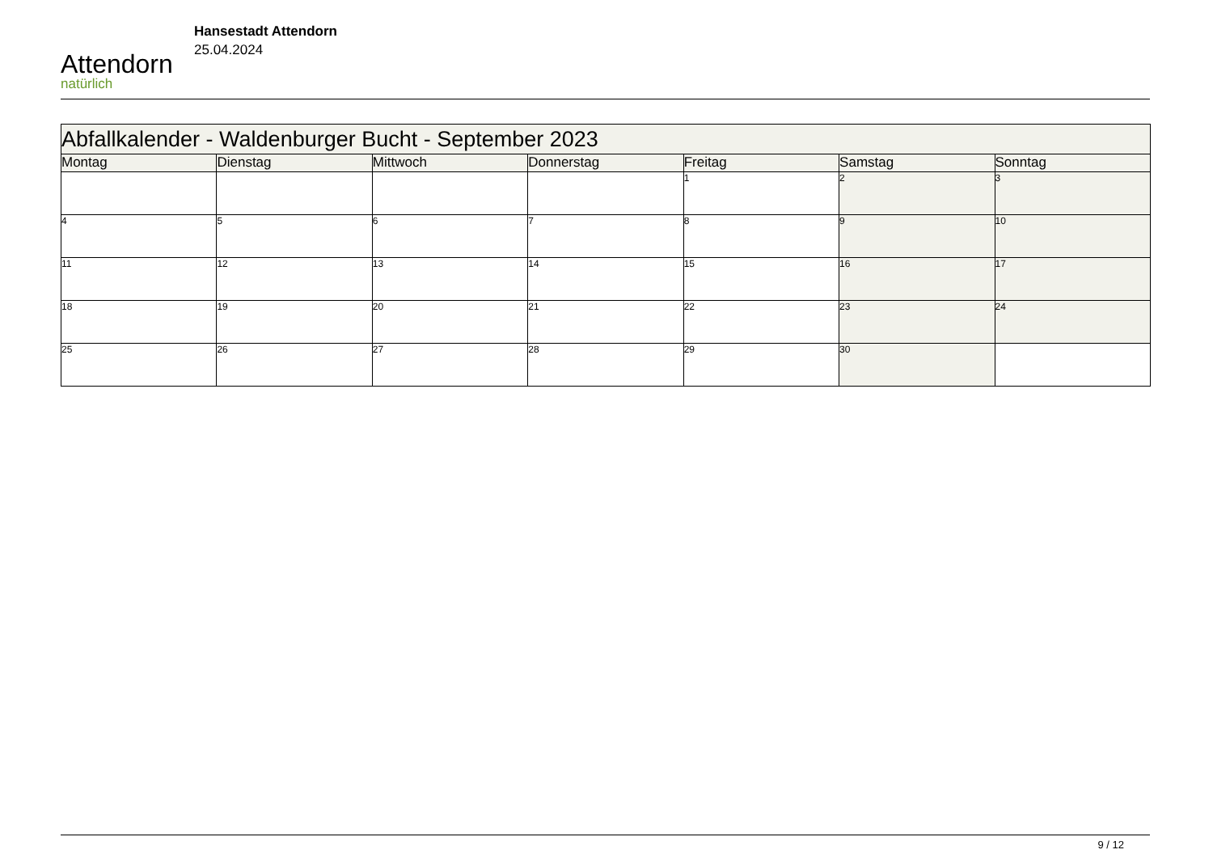Attendorn
natürlich
Hansestadt Attendorn
25.04.2024
| Abfallkalender - Waldenburger Bucht - September 2023 | | | | | | |
| Montag | Dienstag | Mittwoch | Donnerstag | Freitag | Samstag | Sonntag |
| | | | | 1 | 2 | 3 |
| 4 | 5 | 6 | 7 | 8 | 9 | 10 |
| 11 | 12 | 13 | 14 | 15 | 16 | 17 |
| 18 | 19 | 20 | 21 | 22 | 23 | 24 |
| 25 | 26 | 27 | 28 | 29 | 30 | |
9 / 12